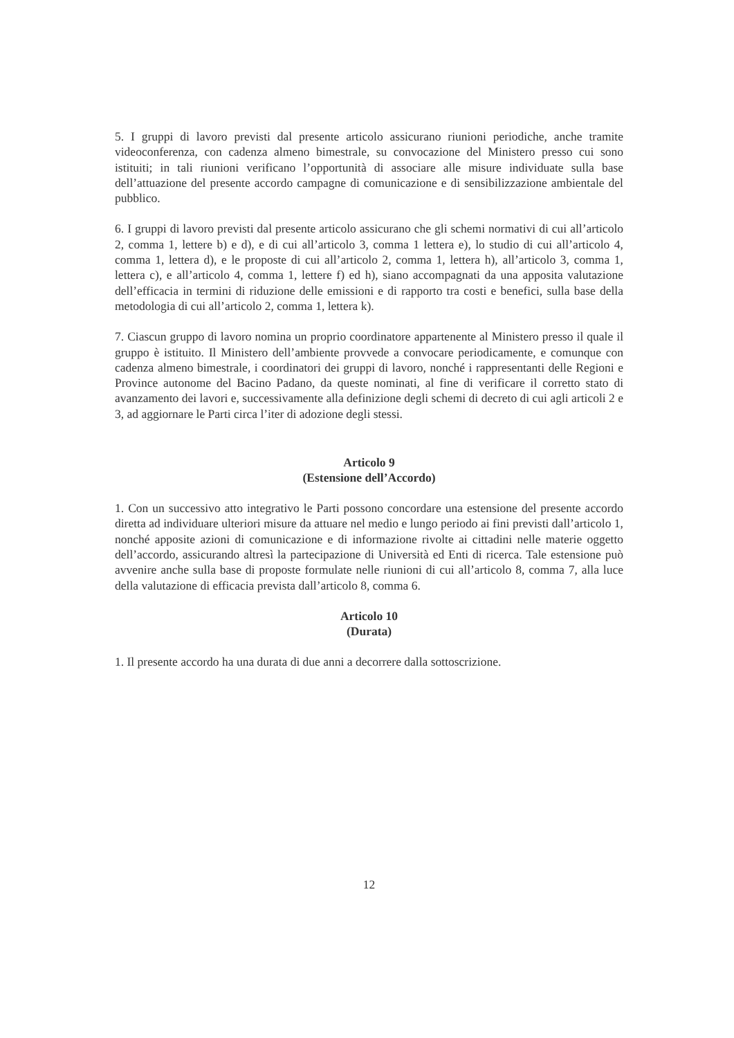5. I gruppi di lavoro previsti dal presente articolo assicurano riunioni periodiche, anche tramite videoconferenza, con cadenza almeno bimestrale, su convocazione del Ministero presso cui sono istituiti; in tali riunioni verificano l’opportunità di associare alle misure individuate sulla base dell’attuazione del presente accordo campagne di comunicazione e di sensibilizzazione ambientale del pubblico.
6. I gruppi di lavoro previsti dal presente articolo assicurano che gli schemi normativi di cui all’articolo 2, comma 1, lettere b) e d), e di cui all’articolo 3, comma 1 lettera e), lo studio di cui all’articolo 4, comma 1, lettera d), e le proposte di cui all’articolo 2, comma 1, lettera h), all’articolo 3, comma 1, lettera c), e all’articolo 4, comma 1, lettere f) ed h), siano accompagnati da una apposita valutazione dell’efficacia in termini di riduzione delle emissioni e di rapporto tra costi e benefici, sulla base della metodologia di cui all’articolo 2, comma 1, lettera k).
7. Ciascun gruppo di lavoro nomina un proprio coordinatore appartenente al Ministero presso il quale il gruppo è istituito. Il Ministero dell’ambiente provvede a convocare periodicamente, e comunque con cadenza almeno bimestrale, i coordinatori dei gruppi di lavoro, nonché i rappresentanti delle Regioni e Province autonome del Bacino Padano, da queste nominati, al fine di verificare il corretto stato di avanzamento dei lavori e, successivamente alla definizione degli schemi di decreto di cui agli articoli 2 e 3, ad aggiornare le Parti circa l’iter di adozione degli stessi.
Articolo 9
(Estensione dell’Accordo)
1. Con un successivo atto integrativo le Parti possono concordare una estensione del presente accordo diretta ad individuare ulteriori misure da attuare nel medio e lungo periodo ai fini previsti dall’articolo 1, nonché apposite azioni di comunicazione e di informazione rivolte ai cittadini nelle materie oggetto dell’accordo, assicurando altresì la partecipazione di Università ed Enti di ricerca. Tale estensione può avvenire anche sulla base di proposte formulate nelle riunioni di cui all’articolo 8, comma 7, alla luce della valutazione di efficacia prevista dall’articolo 8, comma 6.
Articolo 10
(Durata)
1. Il presente accordo ha una durata di due anni a decorrere dalla sottoscrizione.
12